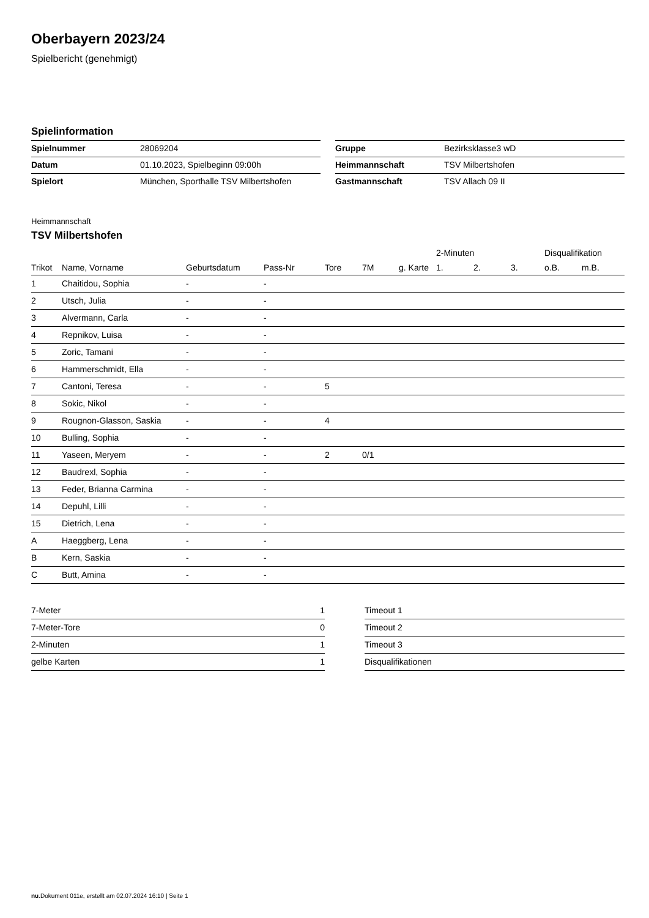Oberbayern 2023/24
Spielbericht (genehmigt)
Spielinformation
| Spielnummer | 28069204 |
| Datum | 01.10.2023, Spielbeginn 09:00h |
| Spielort | München, Sporthalle TSV Milbertshofen |
| Gruppe | Bezirksklasse3 wD |
| Heimmannschaft | TSV Milbertshofen |
| Gastmannschaft | TSV Allach 09 II |
Heimmannschaft
TSV Milbertshofen
| | | | | | | | 2-Minuten | | | Disqualifikation | |
| --- | --- | --- | --- | --- | --- | --- | --- | --- | --- | --- | --- |
| Trikot | Name, Vorname | Geburtsdatum | Pass-Nr | Tore | 7M | g. Karte | 1. | 2. | 3. | o.B. | m.B. |
| 1 | Chaitidou, Sophia | - | - | | | | | | | | |
| 2 | Utsch, Julia | - | - | | | | | | | | |
| 3 | Alvermann, Carla | - | - | | | | | | | | |
| 4 | Repnikov, Luisa | - | - | | | | | | | | |
| 5 | Zoric, Tamani | - | - | | | | | | | | |
| 6 | Hammerschmidt, Ella | - | - | | | | | | | | |
| 7 | Cantoni, Teresa | - | - | 5 | | | | | | | |
| 8 | Sokic, Nikol | - | - | | | | | | | | |
| 9 | Rougnon-Glasson, Saskia | - | - | 4 | | | | | | | |
| 10 | Bulling, Sophia | - | - | | | | | | | | |
| 11 | Yaseen, Meryem | - | - | 2 | 0/1 | | | | | | |
| 12 | Baudrexl, Sophia | - | - | | | | | | | | |
| 13 | Feder, Brianna Carmina | - | - | | | | | | | | |
| 14 | Depuhl, Lilli | - | - | | | | | | | | |
| 15 | Dietrich, Lena | - | - | | | | | | | | |
| A | Haeggberg, Lena | - | - | | | | | | | | |
| B | Kern, Saskia | - | - | | | | | | | | |
| C | Butt, Amina | - | - | | | | | | | | |
| 7-Meter | 1 |
| 7-Meter-Tore | 0 |
| 2-Minuten | 1 |
| gelbe Karten | 1 |
| Timeout 1 |
| Timeout 2 |
| Timeout 3 |
| Disqualifikationen |
nu.Dokument 011e, erstellt am 02.07.2024 16:10 | Seite 1